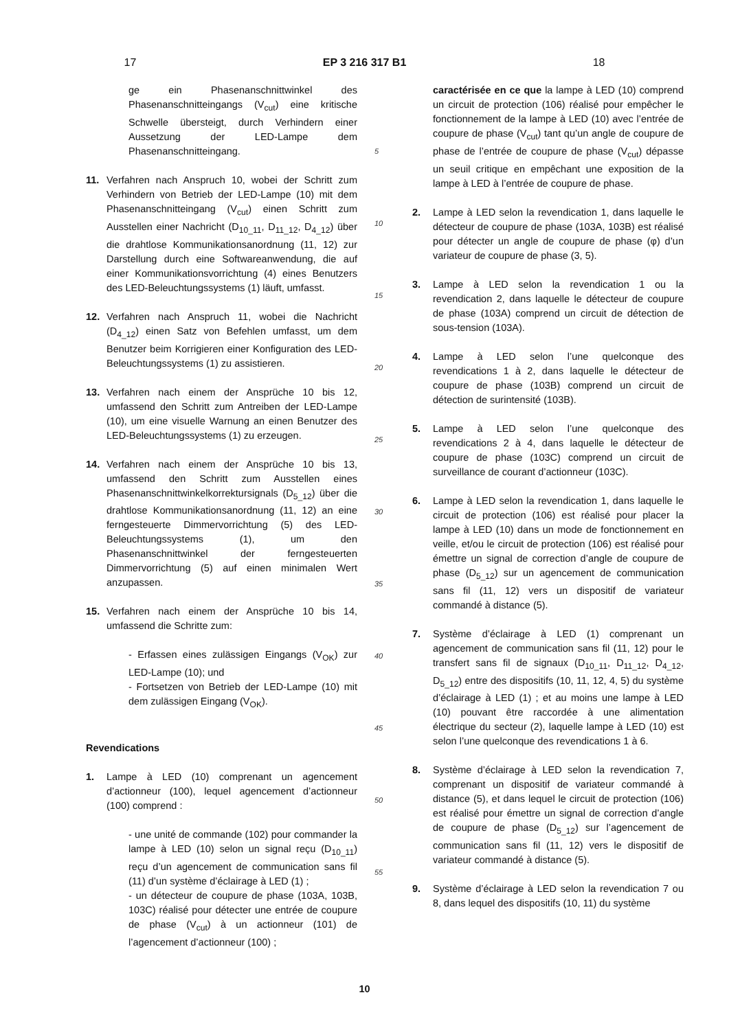17 EP 3 216 317 B1 18
ge ein Phasenanschnittwinkel des Phasenanschnitteingangs (V<sub>cut</sub>) eine kritische Schwelle übersteigt, durch Verhindern einer Aussetzung der LED-Lampe dem Phasenanschnitteingang.
11. Verfahren nach Anspruch 10, wobei der Schritt zum Verhindern von Betrieb der LED-Lampe (10) mit dem Phasenanschnitteingang (V<sub>cut</sub>) einen Schritt zum Ausstellen einer Nachricht (D<sub>10_11</sub>, D<sub>11_12</sub>, D<sub>4_12</sub>) über die drahtlose Kommunikationsanordnung (11, 12) zur Darstellung durch eine Softwareanwendung, die auf einer Kommunikationsvorrichtung (4) eines Benutzers des LED-Beleuchtungssystems (1) läuft, umfasst.
12. Verfahren nach Anspruch 11, wobei die Nachricht (D<sub>4_12</sub>) einen Satz von Befehlen umfasst, um dem Benutzer beim Korrigieren einer Konfiguration des LED-Beleuchtungssystems (1) zu assistieren.
13. Verfahren nach einem der Ansprüche 10 bis 12, umfassend den Schritt zum Antreiben der LED-Lampe (10), um eine visuelle Warnung an einen Benutzer des LED-Beleuchtungssystems (1) zu erzeugen.
14. Verfahren nach einem der Ansprüche 10 bis 13, umfassend den Schritt zum Ausstellen eines Phasenanschnittwinkelkorrektursignals (D<sub>5_12</sub>) über die drahtlose Kommunikationsanordnung (11, 12) an eine ferngesteuerte Dimmervorrichtung (5) des LED-Beleuchtungssystems (1), um den Phasenanschnittwinkel der ferngesteuerten Dimmervorrichtung (5) auf einen minimalen Wert anzupassen.
15. Verfahren nach einem der Ansprüche 10 bis 14, umfassend die Schritte zum:
- Erfassen eines zulässigen Eingangs (V<sub>OK</sub>) zur LED-Lampe (10); und
- Fortsetzen von Betrieb der LED-Lampe (10) mit dem zulässigen Eingang (V<sub>OK</sub>).
Revendications
1. Lampe à LED (10) comprenant un agencement d’actionneur (100), lequel agencement d’actionneur (100) comprend :
- une unité de commande (102) pour commander la lampe à LED (10) selon un signal reçu (D<sub>10_11</sub>) reçu d’un agencement de communication sans fil (11) d’un système d’éclairage à LED (1) ;
- un détecteur de coupure de phase (103A, 103B, 103C) réalisé pour détecter une entrée de coupure de phase (V<sub>cut</sub>) à un actionneur (101) de l’agencement d’actionneur (100) ;
5
10
15
20
25
30
35
40
45
50
55
caractérisée en ce que la lampe à LED (10) comprend un circuit de protection (106) réalisé pour empêcher le fonctionnement de la lampe à LED (10) avec l’entrée de coupure de phase (V<sub>cut</sub>) tant qu’un angle de coupure de phase de l’entrée de coupure de phase (V<sub>cut</sub>) dépasse un seuil critique en empêchant une exposition de la lampe à LED à l’entrée de coupure de phase.
2. Lampe à LED selon la revendication 1, dans laquelle le détecteur de coupure de phase (103A, 103B) est réalisé pour détecter un angle de coupure de phase (φ) d’un variateur de coupure de phase (3, 5).
3. Lampe à LED selon la revendication 1 ou la revendication 2, dans laquelle le détecteur de coupure de phase (103A) comprend un circuit de détection de sous-tension (103A).
4. Lampe à LED selon l’une quelconque des revendications 1 à 2, dans laquelle le détecteur de coupure de phase (103B) comprend un circuit de détection de surintensité (103B).
5. Lampe à LED selon l’une quelconque des revendications 2 à 4, dans laquelle le détecteur de coupure de phase (103C) comprend un circuit de surveillance de courant d’actionneur (103C).
6. Lampe à LED selon la revendication 1, dans laquelle le circuit de protection (106) est réalisé pour placer la lampe à LED (10) dans un mode de fonctionnement en veille, et/ou le circuit de protection (106) est réalisé pour émettre un signal de correction d’angle de coupure de phase (D<sub>5_12</sub>) sur un agencement de communication sans fil (11, 12) vers un dispositif de variateur commandé à distance (5).
7. Système d’éclairage à LED (1) comprenant un agencement de communication sans fil (11, 12) pour le transfert sans fil de signaux (D<sub>10_11</sub>, D<sub>11_12</sub>, D<sub>4_12</sub>, D<sub>5_12</sub>) entre des dispositifs (10, 11, 12, 4, 5) du système d’éclairage à LED (1) ; et au moins une lampe à LED (10) pouvant être raccordée à une alimentation électrique du secteur (2), laquelle lampe à LED (10) est selon l’une quelconque des revendications 1 à 6.
8. Système d’éclairage à LED selon la revendication 7, comprenant un dispositif de variateur commandé à distance (5), et dans lequel le circuit de protection (106) est réalisé pour émettre un signal de correction d’angle de coupure de phase (D<sub>5_12</sub>) sur l’agencement de communication sans fil (11, 12) vers le dispositif de variateur commandé à distance (5).
9. Système d’éclairage à LED selon la revendication 7 ou 8, dans lequel des dispositifs (10, 11) du système
10